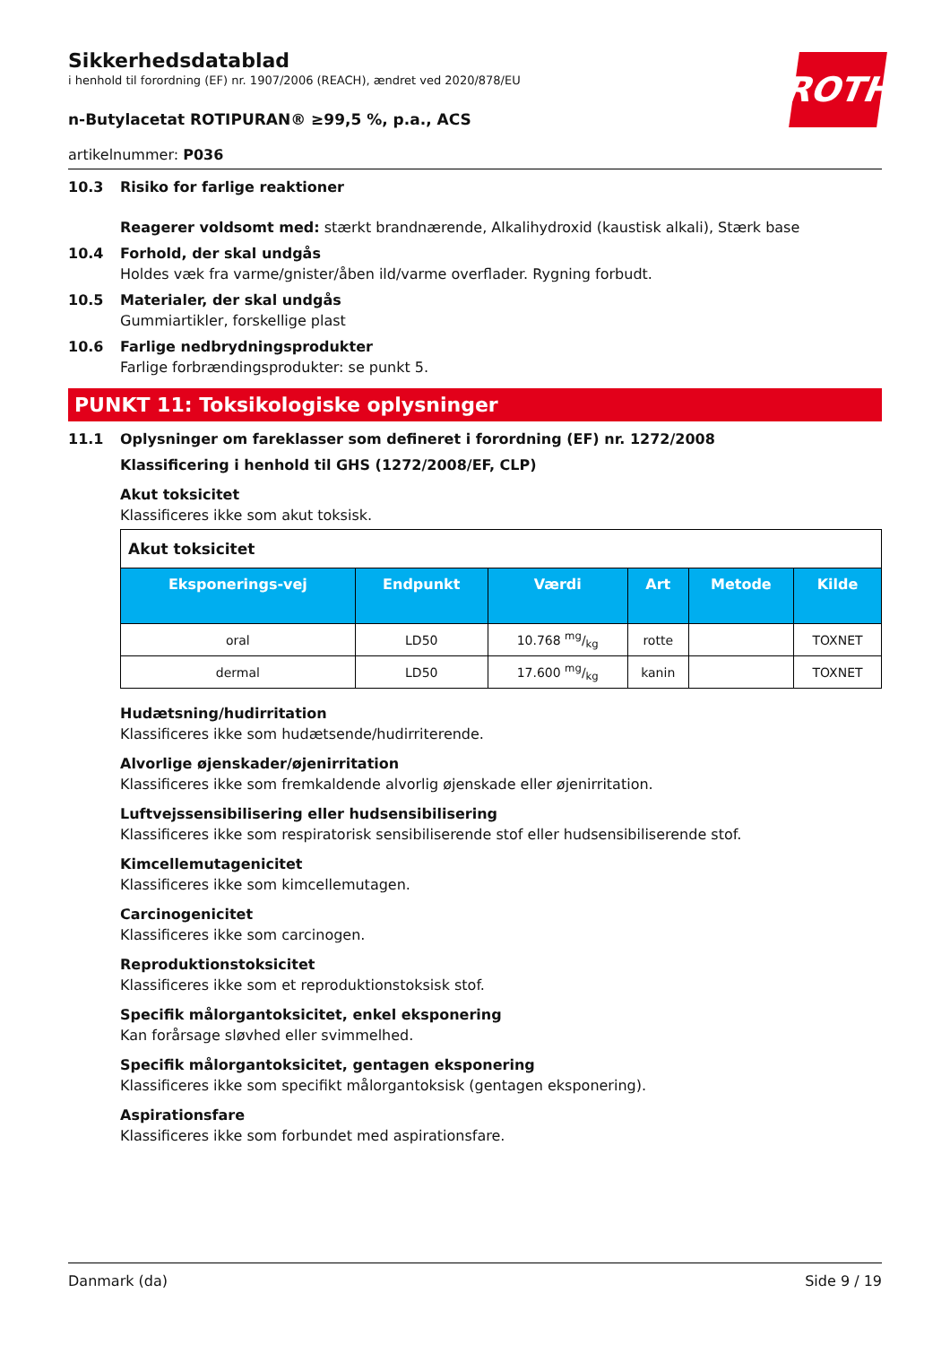ROTH
Sikkerhedsdatablad
i henhold til forordning (EF) nr. 1907/2006 (REACH), ændret ved 2020/878/EU
n-Butylacetat ROTIPURAN® ≥99,5 %, p.a., ACS
artikelnummer: P036
10.3 Risiko for farlige reaktioner
Reagerer voldsomt med: stærkt brandnærende, Alkalihydroxid (kaustisk alkali), Stærk base
10.4 Forhold, der skal undgås
Holdes væk fra varme/gnister/åben ild/varme overflader. Rygning forbudt.
10.5 Materialer, der skal undgås
Gummiartikler, forskellige plast
10.6 Farlige nedbrydningsprodukter
Farlige forbrændingsprodukter: se punkt 5.
PUNKT 11: Toksikologiske oplysninger
11.1 Oplysninger om fareklasser som defineret i forordning (EF) nr. 1272/2008
Klassificering i henhold til GHS (1272/2008/EF, CLP)
Akut toksicitet
Klassificeres ikke som akut toksisk.
| Akut toksicitet | | | | | |
| Eksponerings-vej | Endpunkt | Værdi | Art | Metode | Kilde |
| oral | LD50 | 10.768 mg/kg | rotte | | TOXNET |
| dermal | LD50 | 17.600 mg/kg | kanin | | TOXNET |
Hudætsning/hudirritation
Klassificeres ikke som hudætsende/hudirriterende.
Alvorlige øjenskader/øjenirritation
Klassificeres ikke som fremkaldende alvorlig øjenskade eller øjenirritation.
Luftvejssensibilisering eller hudsensibilisering
Klassificeres ikke som respiratorisk sensibiliserende stof eller hudsensibiliserende stof.
Kimcellemutagenicitet
Klassificeres ikke som kimcellemutagen.
Carcinogenicitet
Klassificeres ikke som carcinogen.
Reproduktionstoksicitet
Klassificeres ikke som et reproduktionstoksisk stof.
Specifik målorgantoksicitet, enkel eksponering
Kan forårsage sløvhed eller svimmelhed.
Specifik målorgantoksicitet, gentagen eksponering
Klassificeres ikke som specifikt målorgantoksisk (gentagen eksponering).
Aspirationsfare
Klassificeres ikke som forbundet med aspirationsfare.
Danmark (da) Side 9 / 19